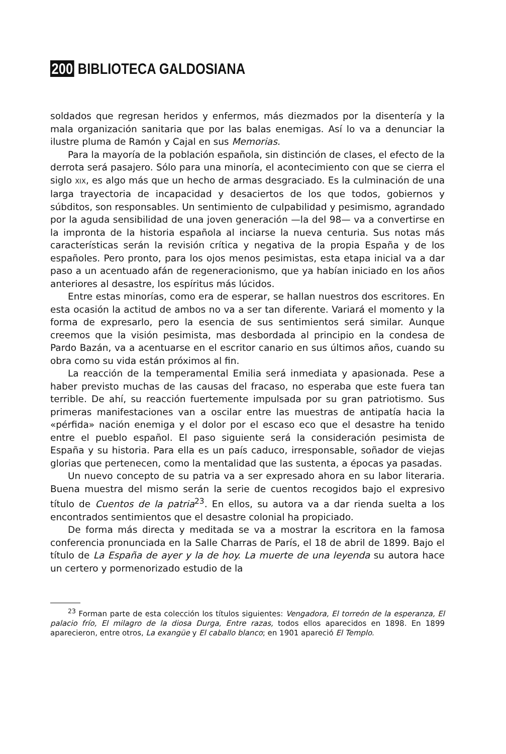200 BIBLIOTECA GALDOSIANA
soldados que regresan heridos y enfermos, más diezmados por la disentería y la mala organización sanitaria que por las balas enemigas. Así lo va a denunciar la ilustre pluma de Ramón y Cajal en sus Memorias.
Para la mayoría de la población española, sin distinción de clases, el efecto de la derrota será pasajero. Sólo para una minoría, el acontecimiento con que se cierra el siglo XIX, es algo más que un hecho de armas desgraciado. Es la culminación de una larga trayectoria de incapacidad y desaciertos de los que todos, gobiernos y súbditos, son responsables. Un sentimiento de culpabilidad y pesimismo, agrandado por la aguda sensibilidad de una joven generación —la del 98— va a convertirse en la impronta de la historia española al inciarse la nueva centuria. Sus notas más características serán la revisión crítica y negativa de la propia España y de los españoles. Pero pronto, para los ojos menos pesimistas, esta etapa inicial va a dar paso a un acentuado afán de regeneracionismo, que ya habían iniciado en los años anteriores al desastre, los espíritus más lúcidos.
Entre estas minorías, como era de esperar, se hallan nuestros dos escritores. En esta ocasión la actitud de ambos no va a ser tan diferente. Variará el momento y la forma de expresarlo, pero la esencia de sus sentimientos será similar. Aunque creemos que la visión pesimista, mas desbordada al principio en la condesa de Pardo Bazán, va a acentuarse en el escritor canario en sus últimos años, cuando su obra como su vida están próximos al fin.
La reacción de la temperamental Emilia será inmediata y apasionada. Pese a haber previsto muchas de las causas del fracaso, no esperaba que este fuera tan terrible. De ahí, su reacción fuertemente impulsada por su gran patriotismo. Sus primeras manifestaciones van a oscilar entre las muestras de antipatía hacia la «pérfida» nación enemiga y el dolor por el escaso eco que el desastre ha tenido entre el pueblo español. El paso siguiente será la consideración pesimista de España y su historia. Para ella es un país caduco, irresponsable, soñador de viejas glorias que pertenecen, como la mentalidad que las sustenta, a épocas ya pasadas.
Un nuevo concepto de su patria va a ser expresado ahora en su labor literaria. Buena muestra del mismo serán la serie de cuentos recogidos bajo el expresivo título de Cuentos de la patria<sup>23</sup>. En ellos, su autora va a dar rienda suelta a los encontrados sentimientos que el desastre colonial ha propiciado.
De forma más directa y meditada se va a mostrar la escritora en la famosa conferencia pronunciada en la Salle Charras de París, el 18 de abril de 1899. Bajo el título de La España de ayer y la de hoy. La muerte de una leyenda su autora hace un certero y pormenorizado estudio de la
<sup>23</sup> Forman parte de esta colección los títulos siguientes: Vengadora, El torreón de la esperanza, El palacio frío, El milagro de la diosa Durga, Entre razas, todos ellos aparecidos en 1898. En 1899 aparecieron, entre otros, La exangüe y El caballo blanco; en 1901 apareció El Templo.